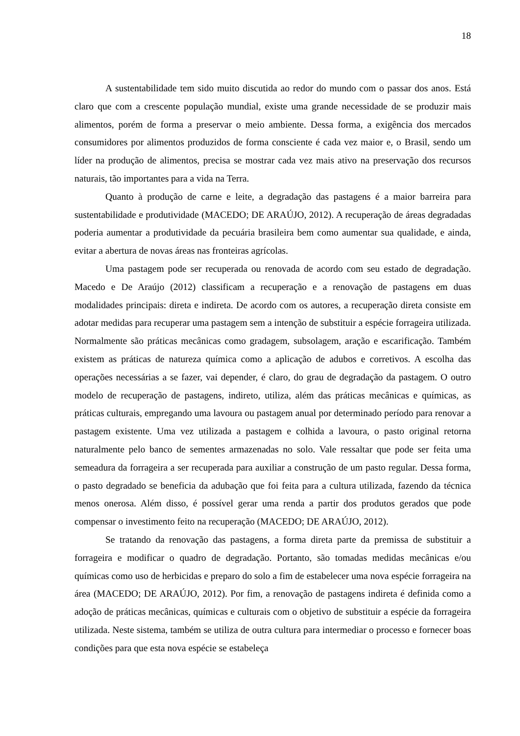18
A sustentabilidade tem sido muito discutida ao redor do mundo com o passar dos anos. Está claro que com a crescente população mundial, existe uma grande necessidade de se produzir mais alimentos, porém de forma a preservar o meio ambiente. Dessa forma, a exigência dos mercados consumidores por alimentos produzidos de forma consciente é cada vez maior e, o Brasil, sendo um líder na produção de alimentos, precisa se mostrar cada vez mais ativo na preservação dos recursos naturais, tão importantes para a vida na Terra.
Quanto à produção de carne e leite, a degradação das pastagens é a maior barreira para sustentabilidade e produtividade (MACEDO; DE ARAÚJO, 2012). A recuperação de áreas degradadas poderia aumentar a produtividade da pecuária brasileira bem como aumentar sua qualidade, e ainda, evitar a abertura de novas áreas nas fronteiras agrícolas.
Uma pastagem pode ser recuperada ou renovada de acordo com seu estado de degradação. Macedo e De Araújo (2012) classificam a recuperação e a renovação de pastagens em duas modalidades principais: direta e indireta. De acordo com os autores, a recuperação direta consiste em adotar medidas para recuperar uma pastagem sem a intenção de substituir a espécie forrageira utilizada. Normalmente são práticas mecânicas como gradagem, subsolagem, aração e escarificação. Também existem as práticas de natureza química como a aplicação de adubos e corretivos. A escolha das operações necessárias a se fazer, vai depender, é claro, do grau de degradação da pastagem. O outro modelo de recuperação de pastagens, indireto, utiliza, além das práticas mecânicas e químicas, as práticas culturais, empregando uma lavoura ou pastagem anual por determinado período para renovar a pastagem existente. Uma vez utilizada a pastagem e colhida a lavoura, o pasto original retorna naturalmente pelo banco de sementes armazenadas no solo. Vale ressaltar que pode ser feita uma semeadura da forrageira a ser recuperada para auxiliar a construção de um pasto regular. Dessa forma, o pasto degradado se beneficia da adubação que foi feita para a cultura utilizada, fazendo da técnica menos onerosa. Além disso, é possível gerar uma renda a partir dos produtos gerados que pode compensar o investimento feito na recuperação (MACEDO; DE ARAÚJO, 2012).
Se tratando da renovação das pastagens, a forma direta parte da premissa de substituir a forrageira e modificar o quadro de degradação. Portanto, são tomadas medidas mecânicas e/ou químicas como uso de herbicidas e preparo do solo a fim de estabelecer uma nova espécie forrageira na área (MACEDO; DE ARAÚJO, 2012). Por fim, a renovação de pastagens indireta é definida como a adoção de práticas mecânicas, químicas e culturais com o objetivo de substituir a espécie da forrageira utilizada. Neste sistema, também se utiliza de outra cultura para intermediar o processo e fornecer boas condições para que esta nova espécie se estabeleça